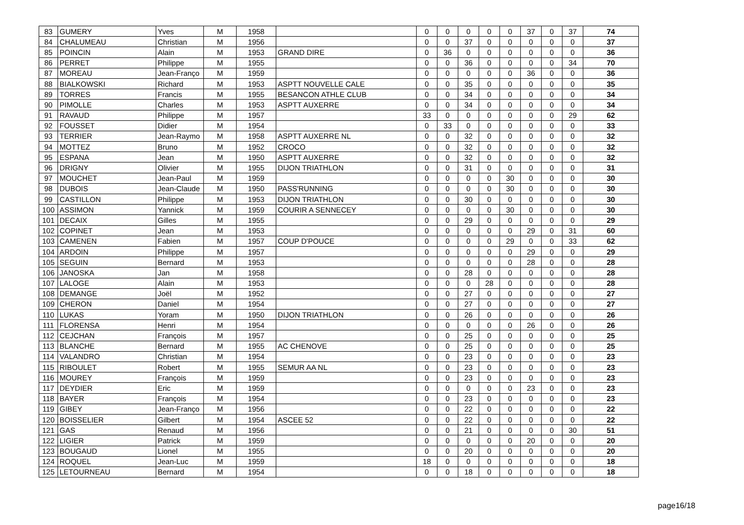| 83 | GUMERY | Yves | M | 1958 | | 0 | 0 | 0 | 0 | 0 | 37 | 0 | 37 | 74 |
| 84 | CHALUMEAU | Christian | M | 1956 | | 0 | 0 | 37 | 0 | 0 | 0 | 0 | 0 | 37 |
| 85 | POINCIN | Alain | M | 1953 | GRAND DIRE | 0 | 36 | 0 | 0 | 0 | 0 | 0 | 0 | 36 |
| 86 | PERRET | Philippe | M | 1955 | | 0 | 0 | 36 | 0 | 0 | 0 | 0 | 34 | 70 |
| 87 | MOREAU | Jean-Franço | M | 1959 | | 0 | 0 | 0 | 0 | 0 | 36 | 0 | 0 | 36 |
| 88 | BIALKOWSKI | Richard | M | 1953 | ASPTT NOUVELLE CALE | 0 | 0 | 35 | 0 | 0 | 0 | 0 | 0 | 35 |
| 89 | TORRES | Francis | M | 1955 | BESANCON ATHLE CLUB | 0 | 0 | 34 | 0 | 0 | 0 | 0 | 0 | 34 |
| 90 | PIMOLLE | Charles | M | 1953 | ASPTT AUXERRE | 0 | 0 | 34 | 0 | 0 | 0 | 0 | 0 | 34 |
| 91 | RAVAUD | Philippe | M | 1957 | | 33 | 0 | 0 | 0 | 0 | 0 | 0 | 29 | 62 |
| 92 | FOUSSET | Didier | M | 1954 | | 0 | 33 | 0 | 0 | 0 | 0 | 0 | 0 | 33 |
| 93 | TERRIER | Jean-Raymo | M | 1958 | ASPTT AUXERRE NL | 0 | 0 | 32 | 0 | 0 | 0 | 0 | 0 | 32 |
| 94 | MOTTEZ | Bruno | M | 1952 | CROCO | 0 | 0 | 32 | 0 | 0 | 0 | 0 | 0 | 32 |
| 95 | ESPANA | Jean | M | 1950 | ASPTT AUXERRE | 0 | 0 | 32 | 0 | 0 | 0 | 0 | 0 | 32 |
| 96 | DRIGNY | Olivier | M | 1955 | DIJON TRIATHLON | 0 | 0 | 31 | 0 | 0 | 0 | 0 | 0 | 31 |
| 97 | MOUCHET | Jean-Paul | M | 1959 | | 0 | 0 | 0 | 0 | 30 | 0 | 0 | 0 | 30 |
| 98 | DUBOIS | Jean-Claude | M | 1950 | PASS'RUNNING | 0 | 0 | 0 | 0 | 30 | 0 | 0 | 0 | 30 |
| 99 | CASTILLON | Philippe | M | 1953 | DIJON TRIATHLON | 0 | 0 | 30 | 0 | 0 | 0 | 0 | 0 | 30 |
| 100 | ASSIMON | Yannick | M | 1959 | COURIR A SENNECEY | 0 | 0 | 0 | 0 | 30 | 0 | 0 | 0 | 30 |
| 101 | DECAIX | Gilles | M | 1955 | | 0 | 0 | 29 | 0 | 0 | 0 | 0 | 0 | 29 |
| 102 | COPINET | Jean | M | 1953 | | 0 | 0 | 0 | 0 | 0 | 29 | 0 | 31 | 60 |
| 103 | CAMENEN | Fabien | M | 1957 | COUP D'POUCE | 0 | 0 | 0 | 0 | 29 | 0 | 0 | 33 | 62 |
| 104 | ARDOIN | Philippe | M | 1957 | | 0 | 0 | 0 | 0 | 0 | 29 | 0 | 0 | 29 |
| 105 | SEGUIN | Bernard | M | 1953 | | 0 | 0 | 0 | 0 | 0 | 28 | 0 | 0 | 28 |
| 106 | JANOSKA | Jan | M | 1958 | | 0 | 0 | 28 | 0 | 0 | 0 | 0 | 0 | 28 |
| 107 | LALOGE | Alain | M | 1953 | | 0 | 0 | 0 | 28 | 0 | 0 | 0 | 0 | 28 |
| 108 | DEMANGE | Joël | M | 1952 | | 0 | 0 | 27 | 0 | 0 | 0 | 0 | 0 | 27 |
| 109 | CHERON | Daniel | M | 1954 | | 0 | 0 | 27 | 0 | 0 | 0 | 0 | 0 | 27 |
| 110 | LUKAS | Yoram | M | 1950 | DIJON TRIATHLON | 0 | 0 | 26 | 0 | 0 | 0 | 0 | 0 | 26 |
| 111 | FLORENSA | Henri | M | 1954 | | 0 | 0 | 0 | 0 | 0 | 26 | 0 | 0 | 26 |
| 112 | CEJCHAN | François | M | 1957 | | 0 | 0 | 25 | 0 | 0 | 0 | 0 | 0 | 25 |
| 113 | BLANCHE | Bernard | M | 1955 | AC CHENOVE | 0 | 0 | 25 | 0 | 0 | 0 | 0 | 0 | 25 |
| 114 | VALANDRO | Christian | M | 1954 | | 0 | 0 | 23 | 0 | 0 | 0 | 0 | 0 | 23 |
| 115 | RIBOULET | Robert | M | 1955 | SEMUR AA NL | 0 | 0 | 23 | 0 | 0 | 0 | 0 | 0 | 23 |
| 116 | MOUREY | François | M | 1959 | | 0 | 0 | 23 | 0 | 0 | 0 | 0 | 0 | 23 |
| 117 | DEYDIER | Eric | M | 1959 | | 0 | 0 | 0 | 0 | 0 | 23 | 0 | 0 | 23 |
| 118 | BAYER | François | M | 1954 | | 0 | 0 | 23 | 0 | 0 | 0 | 0 | 0 | 23 |
| 119 | GIBEY | Jean-Franço | M | 1956 | | 0 | 0 | 22 | 0 | 0 | 0 | 0 | 0 | 22 |
| 120 | BOISSELIER | Gilbert | M | 1954 | ASCEE 52 | 0 | 0 | 22 | 0 | 0 | 0 | 0 | 0 | 22 |
| 121 | GAS | Renaud | M | 1956 | | 0 | 0 | 21 | 0 | 0 | 0 | 0 | 30 | 51 |
| 122 | LIGIER | Patrick | M | 1959 | | 0 | 0 | 0 | 0 | 0 | 20 | 0 | 0 | 20 |
| 123 | BOUGAUD | Lionel | M | 1955 | | 0 | 0 | 20 | 0 | 0 | 0 | 0 | 0 | 20 |
| 124 | ROQUEL | Jean-Luc | M | 1959 | | 18 | 0 | 0 | 0 | 0 | 0 | 0 | 0 | 18 |
| 125 | LETOURNEAU | Bernard | M | 1954 | | 0 | 0 | 18 | 0 | 0 | 0 | 0 | 0 | 18 |
page16/18